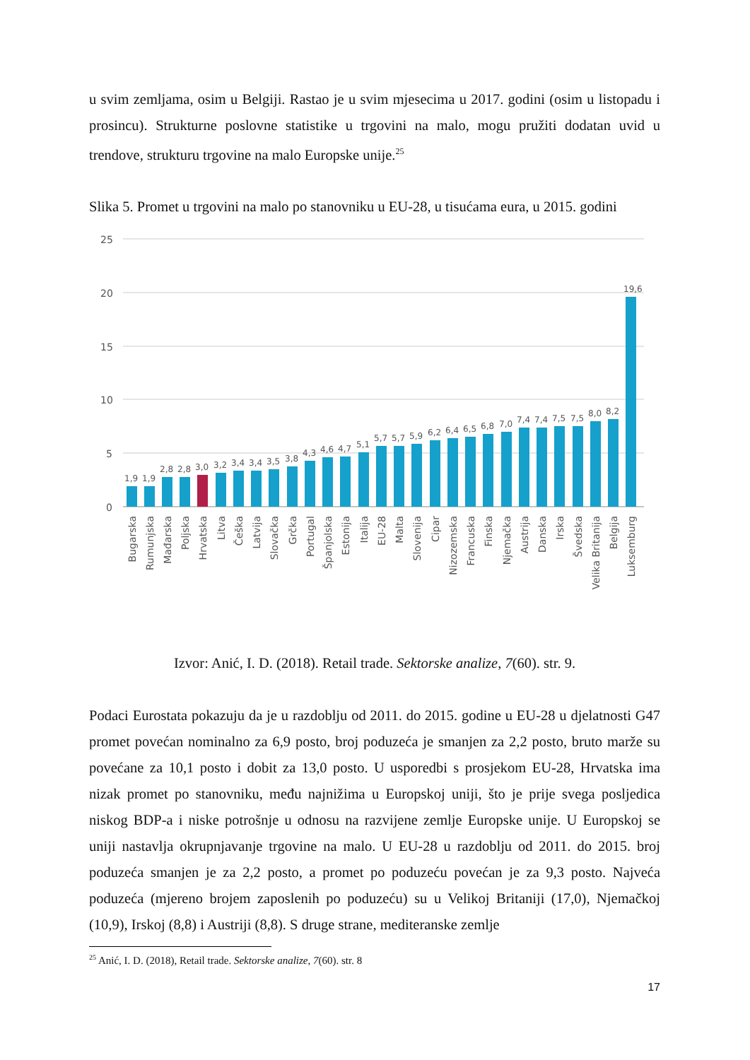u svim zemljama, osim u Belgiji. Rastao je u svim mjesecima u 2017. godini (osim u listopadu i prosincu). Strukturne poslovne statistike u trgovini na malo, mogu pružiti dodatan uvid u trendove, strukturu trgovine na malo Europske unije.<sup>25</sup>
Slika 5. Promet u trgovini na malo po stanovniku u EU-28, u tisućama eura, u 2015. godini
25
20
15
10
5
0
1,9
1,9
2,8
2,8
3,0
3,2
3,4
3,4
3,5
3,8
4,3
4,6
4,7
5,1
5,7
5,7
5,9
6,2
6,4
6,5
6,8
7,0
7,4
7,4
7,5
7,5
8,0
8,2
19,6
Bugarska
Rumunjska
Mađarska
Poljska
Hrvatska
Litva
Češka
Latvija
Slovačka
Grčka
Portugal
Španjolska
Estonija
Italija
EU-28
Malta
Slovenija
Cipar
Nizozemska
Francuska
Finska
Njemačka
Austrija
Danska
Irska
Švedska
Velika Britanija
Belgija
Luksemburg
Izvor: Anić, I. D. (2018). Retail trade. Sektorske analize, 7(60). str. 9.
Podaci Eurostata pokazuju da je u razdoblju od 2011. do 2015. godine u EU-28 u djelatnosti G47 promet povećan nominalno za 6,9 posto, broj poduzeća je smanjen za 2,2 posto, bruto marže su povećane za 10,1 posto i dobit za 13,0 posto. U usporedbi s prosjekom EU-28, Hrvatska ima nizak promet po stanovniku, među najnižima u Europskoj uniji, što je prije svega posljedica niskog BDP-a i niske potrošnje u odnosu na razvijene zemlje Europske unije. U Europskoj se uniji nastavlja okrupnjavanje trgovine na malo. U EU-28 u razdoblju od 2011. do 2015. broj poduzeća smanjen je za 2,2 posto, a promet po poduzeću povećan je za 9,3 posto. Najveća poduzeća (mjereno brojem zaposlenih po poduzeću) su u Velikoj Britaniji (17,0), Njemačkoj (10,9), Irskoj (8,8) i Austriji (8,8). S druge strane, mediteranske zemlje
<sup>25</sup> Anić, I. D. (2018), Retail trade. Sektorske analize, 7(60). str. 8
17